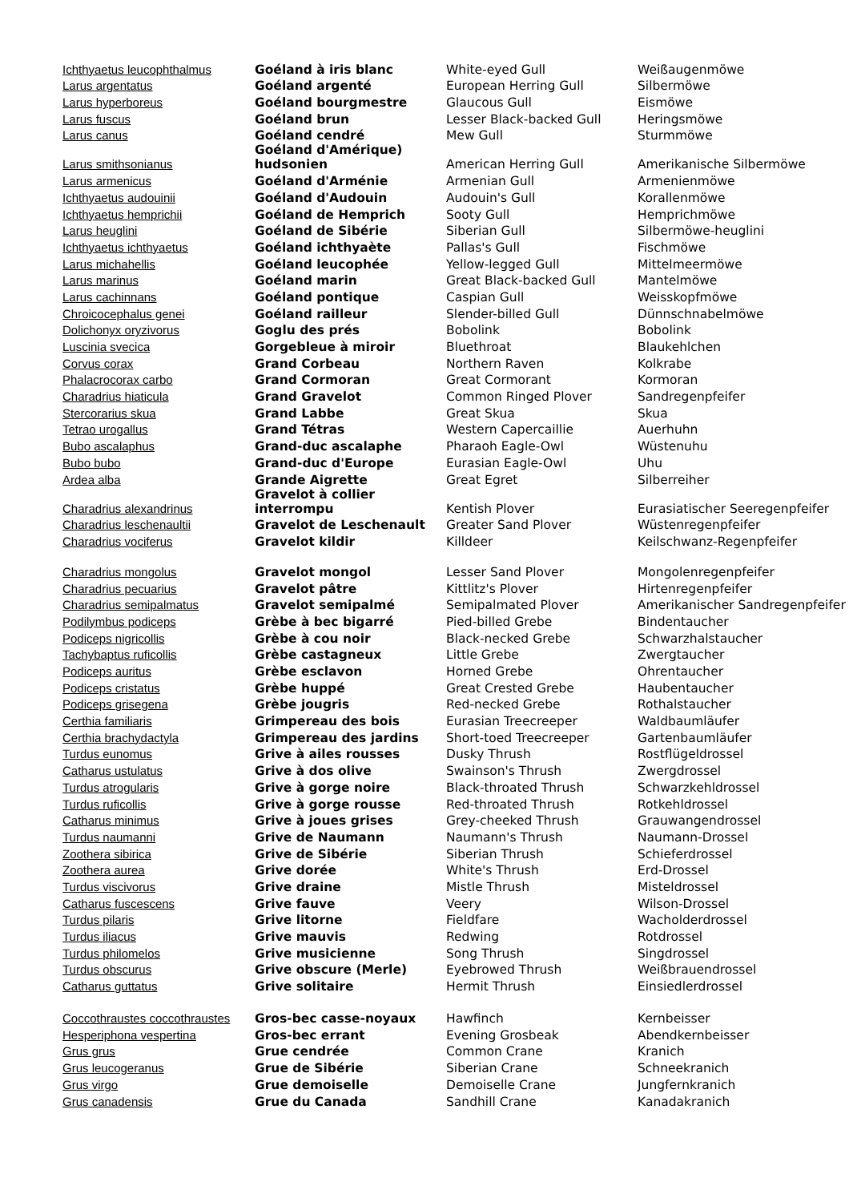| Ichthyaetus leucophthalmus | Goéland à iris blanc | White-eyed Gull | Weißaugenmöwe |
| Larus argentatus | Goéland argenté | European Herring Gull | Silbermöwe |
| Larus hyperboreus | Goéland bourgmestre | Glaucous Gull | Eismöwe |
| Larus fuscus | Goéland brun | Lesser Black-backed Gull | Heringsmöwe |
| Larus canus | Goéland cendré | Mew Gull | Sturmmöwe |
| Larus smithsonianus | Goéland d'Amérique) hudsonien | American Herring Gull | Amerikanische Silbermöwe |
| Larus armenicus | Goéland d'Arménie | Armenian Gull | Armenienmöwe |
| Ichthyaetus audouinii | Goéland d'Audouin | Audouin's Gull | Korallenmöwe |
| Ichthyaetus hemprichii | Goéland de Hemprich | Sooty Gull | Hemprichmöwe |
| Larus heuglini | Goéland de Sibérie | Siberian Gull | Silbermöwe-heuglini |
| Ichthyaetus ichthyaetus | Goéland ichthyaète | Pallas's Gull | Fischmöwe |
| Larus michahellis | Goéland leucophée | Yellow-legged Gull | Mittelmeermöwe |
| Larus marinus | Goéland marin | Great Black-backed Gull | Mantelmöwe |
| Larus cachinnans | Goéland pontique | Caspian Gull | Weisskopfmöwe |
| Chroicocephalus genei | Goéland railleur | Slender-billed Gull | Dünnschnabelmöwe |
| Dolichonyx oryzivorus | Goglu des prés | Bobolink | Bobolink |
| Luscinia svecica | Gorgebleue à miroir | Bluethroat | Blaukehlchen |
| Corvus corax | Grand Corbeau | Northern Raven | Kolkrabe |
| Phalacrocorax carbo | Grand Cormoran | Great Cormorant | Kormoran |
| Charadrius hiaticula | Grand Gravelot | Common Ringed Plover | Sandregenpfeifer |
| Stercorarius skua | Grand Labbe | Great Skua | Skua |
| Tetrao urogallus | Grand Tétras | Western Capercaillie | Auerhuhn |
| Bubo ascalaphus | Grand-duc ascalaphe | Pharaoh Eagle-Owl | Wüstenuhu |
| Bubo bubo | Grand-duc d'Europe | Eurasian Eagle-Owl | Uhu |
| Ardea alba | Grande Aigrette | Great Egret | Silberreiher |
| Charadrius alexandrinus | Gravelot à collier interrompu | Kentish Plover | Eurasiatischer Seeregenpfeifer |
| Charadrius leschenaultii | Gravelot de Leschenault | Greater Sand Plover | Wüstenregenpfeifer |
| Charadrius vociferus | Gravelot kildir | Killdeer | Keilschwanz-Regenpfeifer |
| Charadrius mongolus | Gravelot mongol | Lesser Sand Plover | Mongolenregenpfeifer |
| Charadrius pecuarius | Gravelot pâtre | Kittlitz's Plover | Hirtenregenpfeifer |
| Charadrius semipalmatus | Gravelot semipalmé | Semipalmated Plover | Amerikanischer Sandregenpfeifer |
| Podilymbus podiceps | Grèbe à bec bigarré | Pied-billed Grebe | Bindentaucher |
| Podiceps nigricollis | Grèbe à cou noir | Black-necked Grebe | Schwarzhalstaucher |
| Tachybaptus ruficollis | Grèbe castagneux | Little Grebe | Zwergtaucher |
| Podiceps auritus | Grèbe esclavon | Horned Grebe | Ohrentaucher |
| Podiceps cristatus | Grèbe huppé | Great Crested Grebe | Haubentaucher |
| Podiceps grisegena | Grèbe jougris | Red-necked Grebe | Rothalstaucher |
| Certhia familiaris | Grimpereau des bois | Eurasian Treecreeper | Waldbaumläufer |
| Certhia brachydactyla | Grimpereau des jardins | Short-toed Treecreeper | Gartenbaumläufer |
| Turdus eunomus | Grive à ailes rousses | Dusky Thrush | Rostflügeldrossel |
| Catharus ustulatus | Grive à dos olive | Swainson's Thrush | Zwergdrossel |
| Turdus atrogularis | Grive à gorge noire | Black-throated Thrush | Schwarzkehldrossel |
| Turdus ruficollis | Grive à gorge rousse | Red-throated Thrush | Rotkehldrossel |
| Catharus minimus | Grive à joues grises | Grey-cheeked Thrush | Grauwangendrossel |
| Turdus naumanni | Grive de Naumann | Naumann's Thrush | Naumann-Drossel |
| Zoothera sibirica | Grive de Sibérie | Siberian Thrush | Schieferdrossel |
| Zoothera aurea | Grive dorée | White's Thrush | Erd-Drossel |
| Turdus viscivorus | Grive draine | Mistle Thrush | Misteldrossel |
| Catharus fuscescens | Grive fauve | Veery | Wilson-Drossel |
| Turdus pilaris | Grive litorne | Fieldfare | Wacholderdrossel |
| Turdus iliacus | Grive mauvis | Redwing | Rotdrossel |
| Turdus philomelos | Grive musicienne | Song Thrush | Singdrossel |
| Turdus obscurus | Grive obscure (Merle) | Eyebrowed Thrush | Weißbrauendrossel |
| Catharus guttatus | Grive solitaire | Hermit Thrush | Einsiedlerdrossel |
| Coccothraustes coccothraustes | Gros-bec casse-noyaux | Hawfinch | Kernbeisser |
| Hesperiphona vespertina | Gros-bec errant | Evening Grosbeak | Abendkernbeisser |
| Grus grus | Grue cendrée | Common Crane | Kranich |
| Grus leucogeranus | Grue de Sibérie | Siberian Crane | Schneekranich |
| Grus virgo | Grue demoiselle | Demoiselle Crane | Jungfernkranich |
| Grus canadensis | Grue du Canada | Sandhill Crane | Kanadakranich |